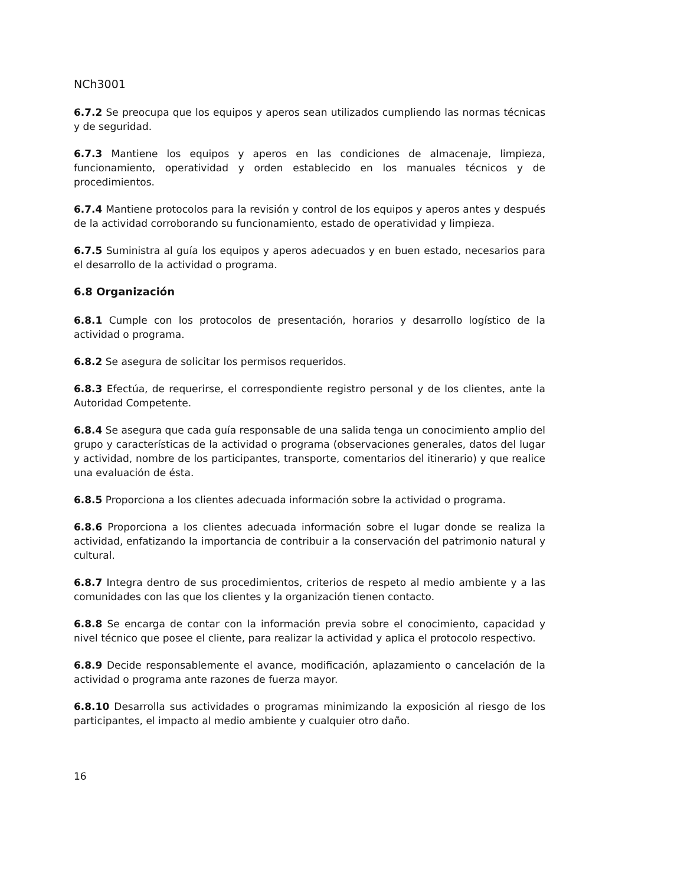NCh3001
6.7.2 Se preocupa que los equipos y aperos sean utilizados cumpliendo las normas técnicas y de seguridad.
6.7.3 Mantiene los equipos y aperos en las condiciones de almacenaje, limpieza, funcionamiento, operatividad y orden establecido en los manuales técnicos y de procedimientos.
6.7.4 Mantiene protocolos para la revisión y control de los equipos y aperos antes y después de la actividad corroborando su funcionamiento, estado de operatividad y limpieza.
6.7.5 Suministra al guía los equipos y aperos adecuados y en buen estado, necesarios para el desarrollo de la actividad o programa.
6.8 Organización
6.8.1 Cumple con los protocolos de presentación, horarios y desarrollo logístico de la actividad o programa.
6.8.2 Se asegura de solicitar los permisos requeridos.
6.8.3 Efectúa, de requerirse, el correspondiente registro personal y de los clientes, ante la Autoridad Competente.
6.8.4 Se asegura que cada guía responsable de una salida tenga un conocimiento amplio del grupo y características de la actividad o programa (observaciones generales, datos del lugar y actividad, nombre de los participantes, transporte, comentarios del itinerario) y que realice una evaluación de ésta.
6.8.5 Proporciona a los clientes adecuada información sobre la actividad o programa.
6.8.6 Proporciona a los clientes adecuada información sobre el lugar donde se realiza la actividad, enfatizando la importancia de contribuir a la conservación del patrimonio natural y cultural.
6.8.7 Integra dentro de sus procedimientos, criterios de respeto al medio ambiente y a las comunidades con las que los clientes y la organización tienen contacto.
6.8.8 Se encarga de contar con la información previa sobre el conocimiento, capacidad y nivel técnico que posee el cliente, para realizar la actividad y aplica el protocolo respectivo.
6.8.9 Decide responsablemente el avance, modificación, aplazamiento o cancelación de la actividad o programa ante razones de fuerza mayor.
6.8.10 Desarrolla sus actividades o programas minimizando la exposición al riesgo de los participantes, el impacto al medio ambiente y cualquier otro daño.
16